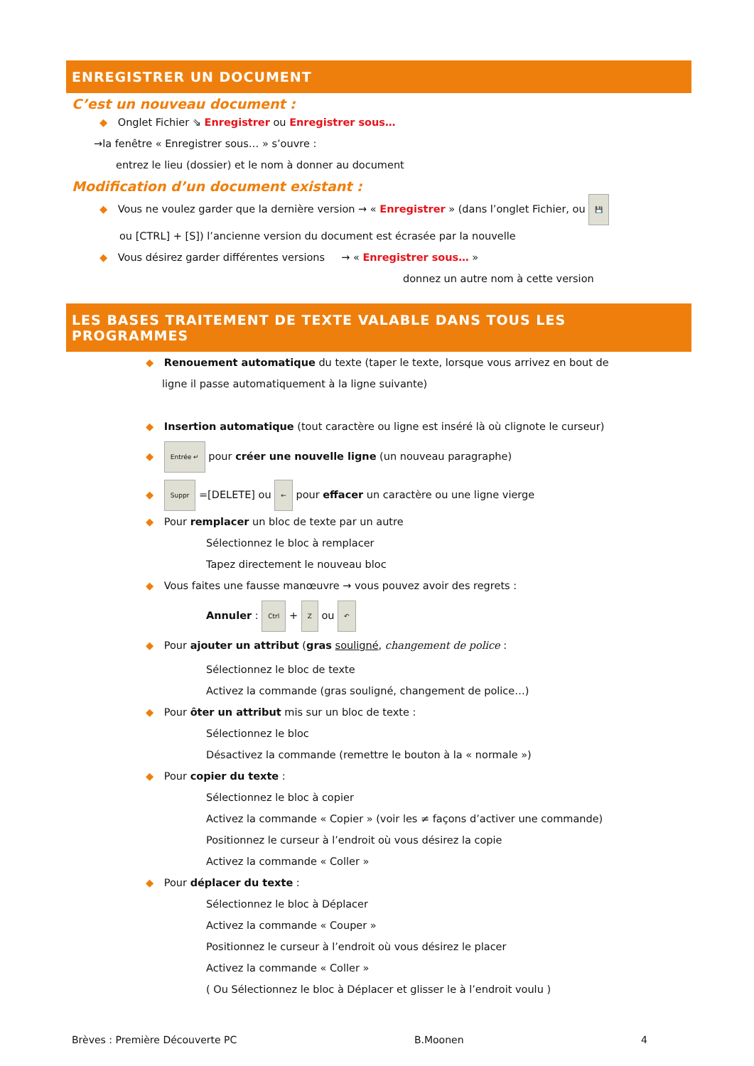ENREGISTRER UN DOCUMENT
C’est un nouveau document :
◆ Onglet Fichier ⇘ Enregistrer ou Enregistrer sous…
→la fenêtre « Enregistrer sous… » s’ouvre :
entrez le lieu (dossier) et le nom à donner au document
Modification d’un document existant :
◆ Vous ne voulez garder que la dernière version → « Enregistrer » (dans l’onglet Fichier, ou 💾
ou [CTRL] + [S]) l’ancienne version du document est écrasée par la nouvelle
◆ Vous désirez garder différentes versions → « Enregistrer sous… »
donnez un autre nom à cette version
LES BASES TRAITEMENT DE TEXTE VALABLE DANS TOUS LES PROGRAMMES
◆ Renouement automatique du texte (taper le texte, lorsque vous arrivez en bout de
ligne il passe automatiquement à la ligne suivante)
◆ Insertion automatique (tout caractère ou ligne est inséré là où clignote le curseur)
◆ Entrée ↵ pour créer une nouvelle ligne (un nouveau paragraphe)
◆ Suppr =[DELETE] ou ← pour effacer un caractère ou une ligne vierge
◆ Pour remplacer un bloc de texte par un autre
Sélectionnez le bloc à remplacer
Tapez directement le nouveau bloc
◆ Vous faites une fausse manœuvre → vous pouvez avoir des regrets :
Annuler : Ctrl + Z ou ↶
◆ Pour ajouter un attribut (gras souligné, changement de police :
Sélectionnez le bloc de texte
Activez la commande (gras souligné, changement de police…)
◆ Pour ôter un attribut mis sur un bloc de texte :
Sélectionnez le bloc
Désactivez la commande (remettre le bouton à la « normale »)
◆ Pour copier du texte :
Sélectionnez le bloc à copier
Activez la commande « Copier » (voir les ≠ façons d’activer une commande)
Positionnez le curseur à l’endroit où vous désirez la copie
Activez la commande « Coller »
◆ Pour déplacer du texte :
Sélectionnez le bloc à Déplacer
Activez la commande « Couper »
Positionnez le curseur à l’endroit où vous désirez le placer
Activez la commande « Coller »
( Ou Sélectionnez le bloc à Déplacer et glisser le à l’endroit voulu )
Brèves : Première Découverte PC B.Moonen 4